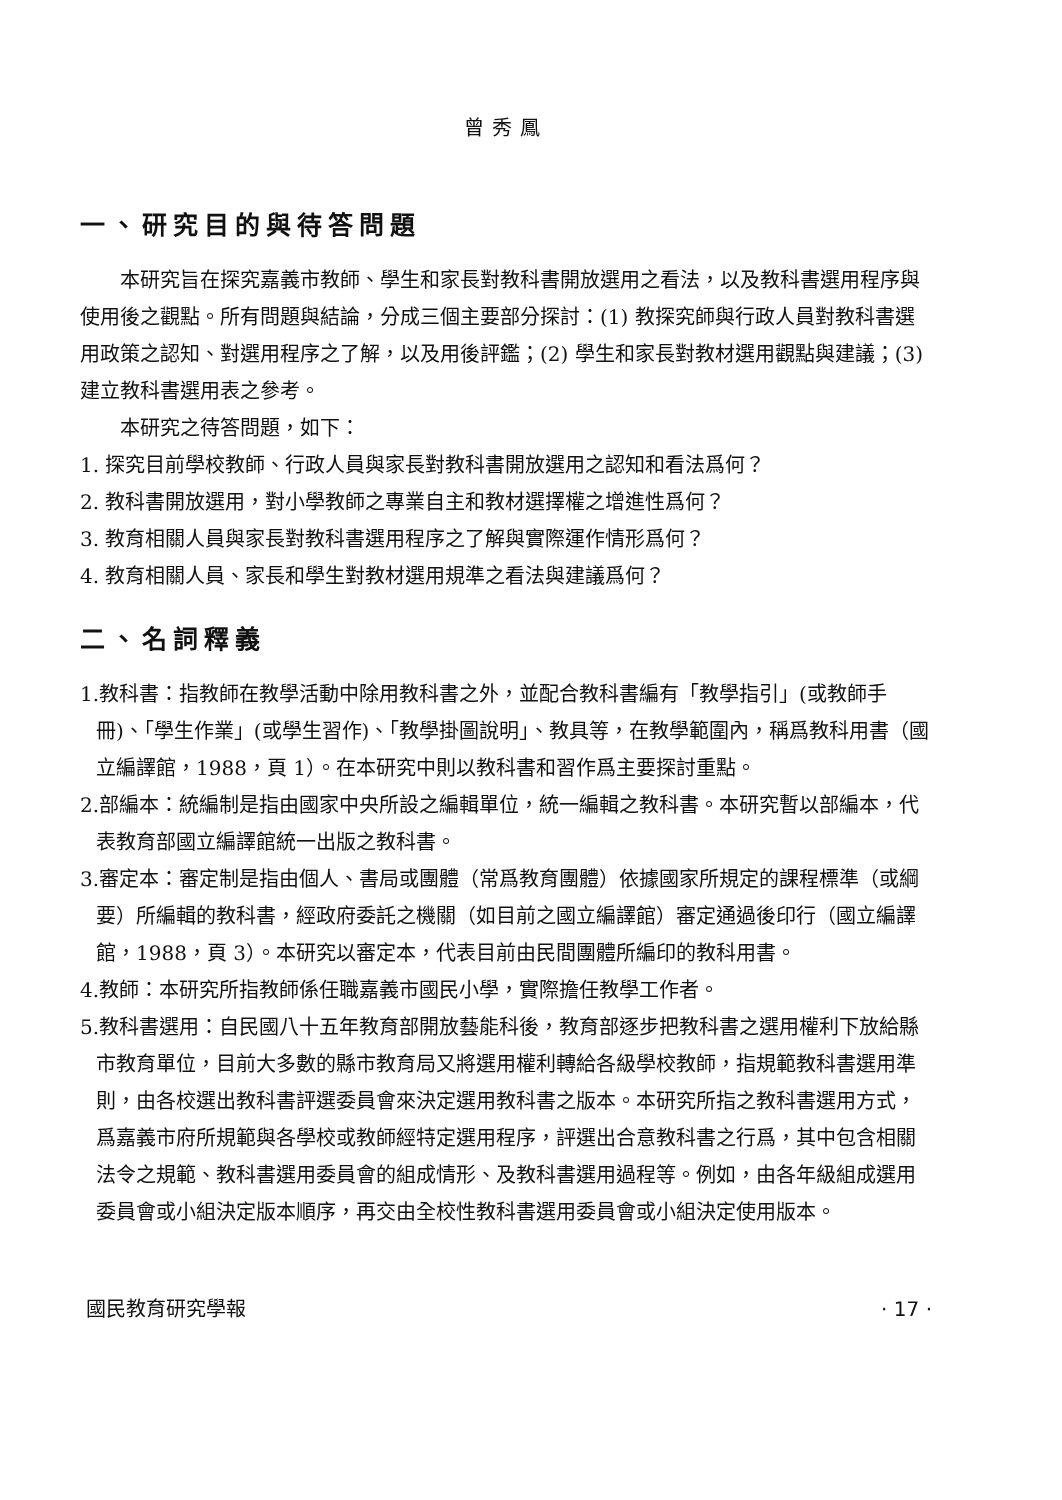曾秀鳳
一、研究目的與待答問題
本研究旨在探究嘉義市教師、學生和家長對教科書開放選用之看法，以及教科書選用程序與使用後之觀點。所有問題與結論，分成三個主要部分探討：(1) 教探究師與行政人員對教科書選用政策之認知、對選用程序之了解，以及用後評鑑；(2) 學生和家長對教材選用觀點與建議；(3) 建立教科書選用表之參考。
本研究之待答問題，如下：
1. 探究目前學校教師、行政人員與家長對教科書開放選用之認知和看法爲何？
2. 教科書開放選用，對小學教師之專業自主和教材選擇權之增進性爲何？
3. 教育相關人員與家長對教科書選用程序之了解與實際運作情形爲何？
4. 教育相關人員、家長和學生對教材選用規準之看法與建議爲何？
二、名詞釋義
1.教科書：指教師在教學活動中除用教科書之外，並配合教科書編有「教學指引」(或教師手冊)、「學生作業」(或學生習作)、「教學掛圖說明」、教具等，在教學範圍內，稱爲教科用書（國立編譯館，1988，頁 1）。在本研究中則以教科書和習作爲主要探討重點。
2.部編本：統編制是指由國家中央所設之編輯單位，統一編輯之教科書。本研究暫以部編本，代表教育部國立編譯館統一出版之教科書。
3.審定本：審定制是指由個人、書局或團體（常爲教育團體）依據國家所規定的課程標準（或綱要）所編輯的教科書，經政府委託之機關（如目前之國立編譯館）審定通過後印行（國立編譯館，1988，頁 3）。本研究以審定本，代表目前由民間團體所編印的教科用書。
4.教師：本研究所指教師係任職嘉義市國民小學，實際擔任教學工作者。
5.教科書選用：自民國八十五年教育部開放藝能科後，教育部逐步把教科書之選用權利下放給縣市教育單位，目前大多數的縣市教育局又將選用權利轉給各級學校教師，指規範教科書選用準則，由各校選出教科書評選委員會來決定選用教科書之版本。本研究所指之教科書選用方式，爲嘉義市府所規範與各學校或教師經特定選用程序，評選出合意教科書之行爲，其中包含相關法令之規範、教科書選用委員會的組成情形、及教科書選用過程等。例如，由各年級組成選用委員會或小組決定版本順序，再交由全校性教科書選用委員會或小組決定使用版本。
國民教育研究學報 · 17 ·